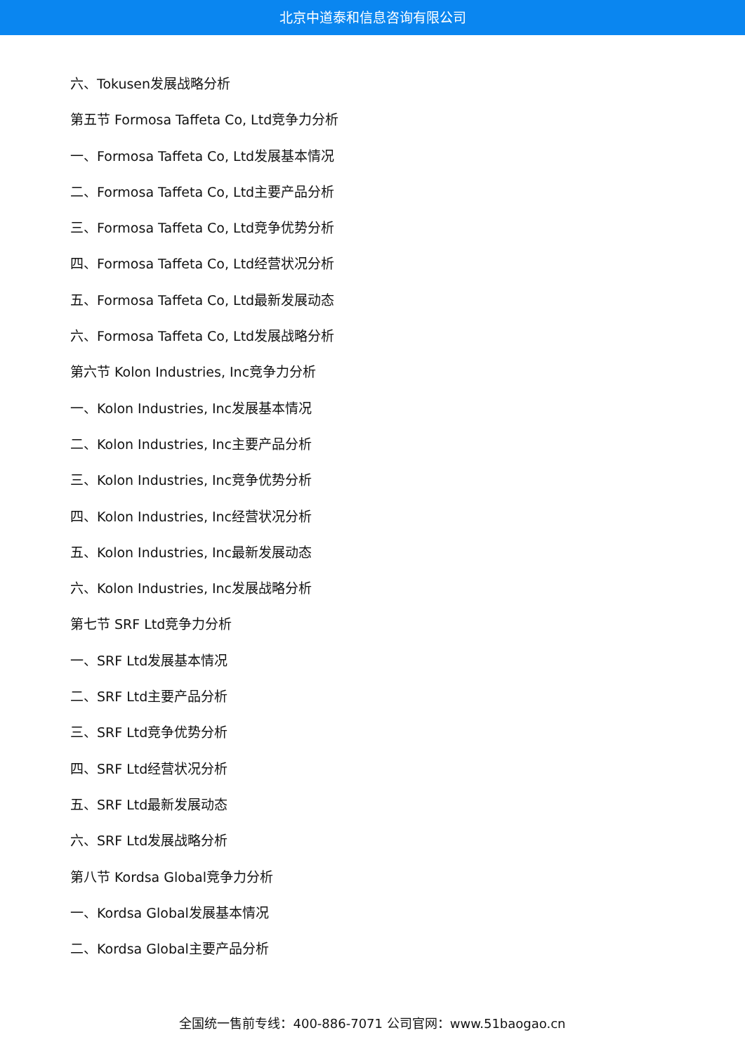北京中道泰和信息咨询有限公司
六、Tokusen发展战略分析
第五节 Formosa Taffeta Co, Ltd竞争力分析
一、Formosa Taffeta Co, Ltd发展基本情况
二、Formosa Taffeta Co, Ltd主要产品分析
三、Formosa Taffeta Co, Ltd竞争优势分析
四、Formosa Taffeta Co, Ltd经营状况分析
五、Formosa Taffeta Co, Ltd最新发展动态
六、Formosa Taffeta Co, Ltd发展战略分析
第六节 Kolon Industries, Inc竞争力分析
一、Kolon Industries, Inc发展基本情况
二、Kolon Industries, Inc主要产品分析
三、Kolon Industries, Inc竞争优势分析
四、Kolon Industries, Inc经营状况分析
五、Kolon Industries, Inc最新发展动态
六、Kolon Industries, Inc发展战略分析
第七节 SRF Ltd竞争力分析
一、SRF Ltd发展基本情况
二、SRF Ltd主要产品分析
三、SRF Ltd竞争优势分析
四、SRF Ltd经营状况分析
五、SRF Ltd最新发展动态
六、SRF Ltd发展战略分析
第八节 Kordsa Global竞争力分析
一、Kordsa Global发展基本情况
二、Kordsa Global主要产品分析
全国统一售前专线：400-886-7071 公司官网：www.51baogao.cn